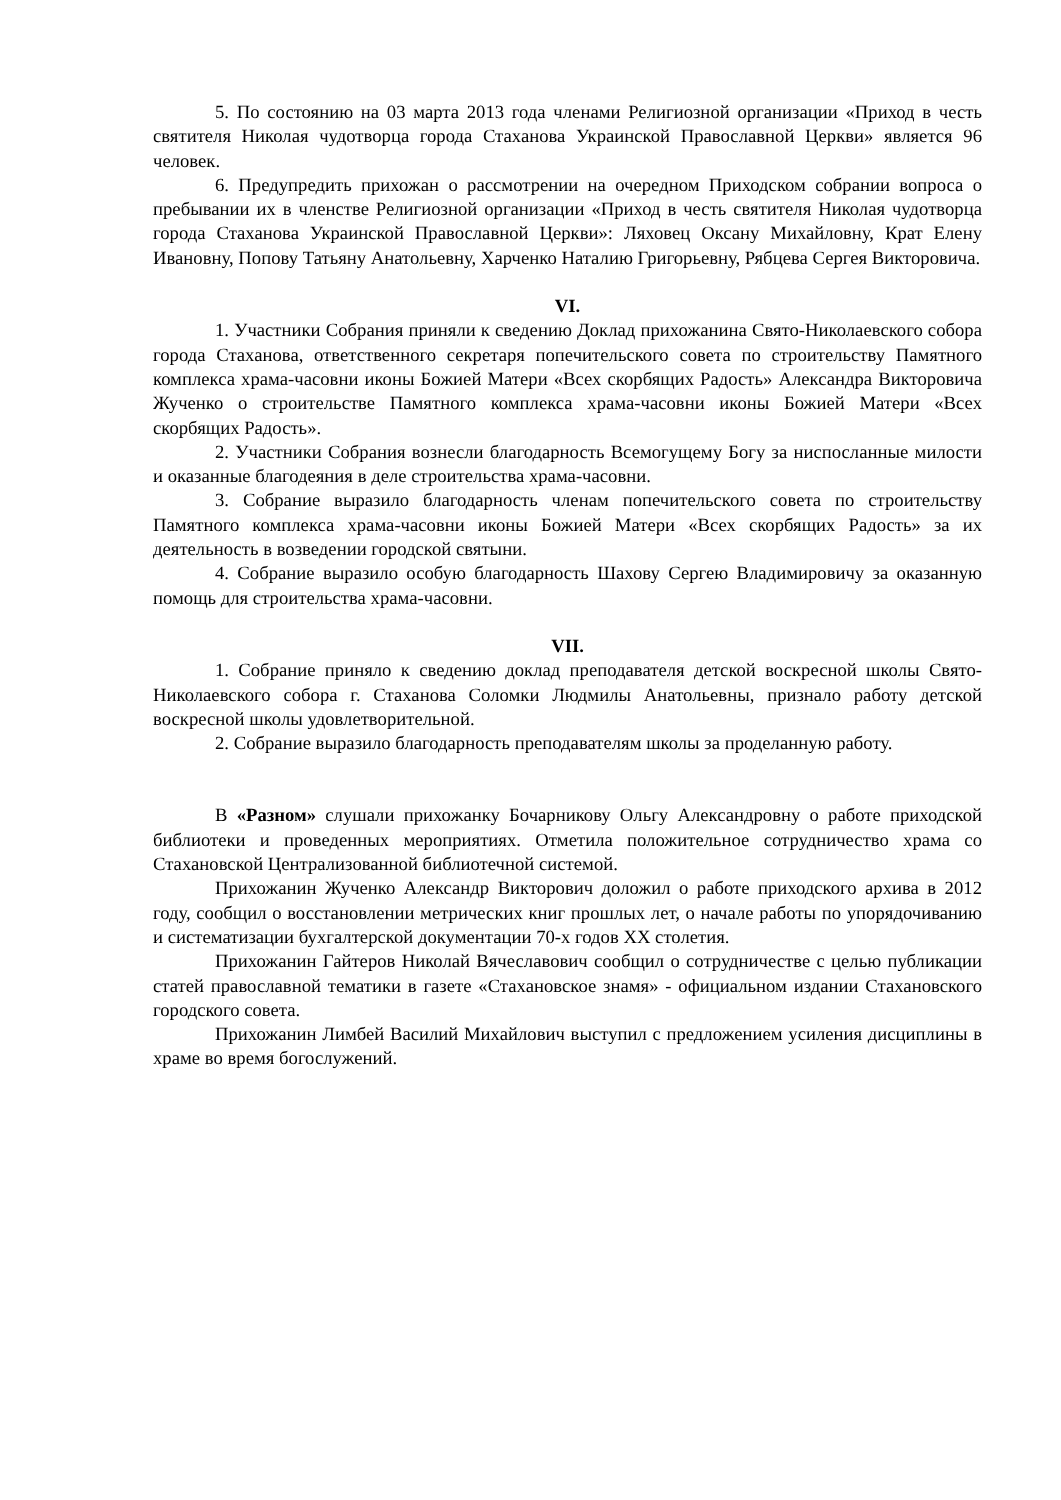5. По состоянию на 03 марта 2013 года членами Религиозной организации «Приход в честь святителя Николая чудотворца города Стаханова Украинской Православной Церкви» является 96 человек.
6. Предупредить прихожан о рассмотрении на очередном Приходском собрании вопроса о пребывании их в членстве Религиозной организации «Приход в честь святителя Николая чудотворца города Стаханова Украинской Православной Церкви»: Ляховец Оксану Михайловну, Крат Елену Ивановну, Попову Татьяну Анатольевну, Харченко Наталию Григорьевну, Рябцева Сергея Викторовича.
VI.
1. Участники Собрания приняли к сведению Доклад прихожанина Свято-Николаевского собора города Стаханова, ответственного секретаря попечительского совета по строительству Памятного комплекса храма-часовни иконы Божией Матери «Всех скорбящих Радость» Александра Викторовича Жученко о строительстве Памятного комплекса храма-часовни иконы Божией Матери «Всех скорбящих Радость».
2. Участники Собрания вознесли благодарность Всемогущему Богу за ниспосланные милости и оказанные благодеяния в деле строительства храма-часовни.
3. Собрание выразило благодарность членам попечительского совета по строительству Памятного комплекса храма-часовни иконы Божией Матери «Всех скорбящих Радость» за их деятельность в возведении городской святыни.
4. Собрание выразило особую благодарность Шахову Сергею Владимировичу за оказанную помощь для строительства храма-часовни.
VII.
1. Собрание приняло к сведению доклад преподавателя детской воскресной школы Свято-Николаевского собора г. Стаханова Соломки Людмилы Анатольевны, признало работу детской воскресной школы удовлетворительной.
2. Собрание выразило благодарность преподавателям школы за проделанную работу.
В «Разном» слушали прихожанку Бочарникову Ольгу Александровну о работе приходской библиотеки и проведенных мероприятиях. Отметила положительное сотрудничество храма со Стахановской Централизованной библиотечной системой.
Прихожанин Жученко Александр Викторович доложил о работе приходского архива в 2012 году, сообщил о восстановлении метрических книг прошлых лет, о начале работы по упорядочиванию и систематизации бухгалтерской документации 70-х годов XX столетия.
Прихожанин Гайтеров Николай Вячеславович сообщил о сотрудничестве с целью публикации статей православной тематики в газете «Стахановское знамя» - официальном издании Стахановского городского совета.
Прихожанин Лимбей Василий Михайлович выступил с предложением усиления дисциплины в храме во время богослужений.